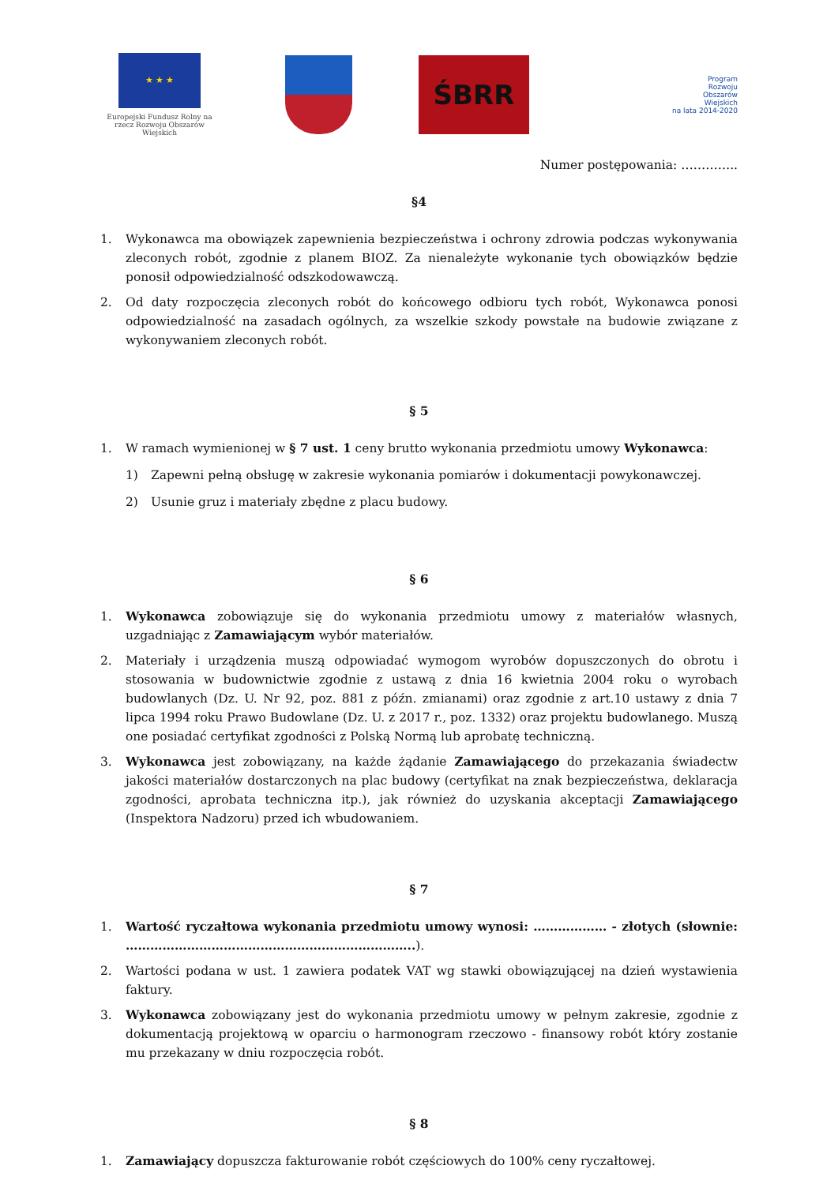★ ★ ★
Europejski Fundusz Rolny na rzecz Rozwoju Obszarów Wiejskich
ŚBRR
Program
Rozwoju
Obszarów
Wiejskich
na lata 2014-2020
Numer postępowania: …………..
§4
1. Wykonawca ma obowiązek zapewnienia bezpieczeństwa i ochrony zdrowia podczas wykonywania zleconych robót, zgodnie z planem BIOZ. Za nienależyte wykonanie tych obowiązków będzie ponosił odpowiedzialność odszkodowawczą.
2. Od daty rozpoczęcia zleconych robót do końcowego odbioru tych robót, Wykonawca ponosi odpowiedzialność na zasadach ogólnych, za wszelkie szkody powstałe na budowie związane z wykonywaniem zleconych robót.
§ 5
1. W ramach wymienionej w § 7 ust. 1 ceny brutto wykonania przedmiotu umowy Wykonawca:
1) Zapewni pełną obsługę w zakresie wykonania pomiarów i dokumentacji powykonawczej.
2) Usunie gruz i materiały zbędne z placu budowy.
§ 6
1. Wykonawca zobowiązuje się do wykonania przedmiotu umowy z materiałów własnych, uzgadniając z Zamawiającym wybór materiałów.
2. Materiały i urządzenia muszą odpowiadać wymogom wyrobów dopuszczonych do obrotu i stosowania w budownictwie zgodnie z ustawą z dnia 16 kwietnia 2004 roku o wyrobach budowlanych (Dz. U. Nr 92, poz. 881 z późn. zmianami) oraz zgodnie z art.10 ustawy z dnia 7 lipca 1994 roku Prawo Budowlane (Dz. U. z 2017 r., poz. 1332) oraz projektu budowlanego. Muszą one posiadać certyfikat zgodności z Polską Normą lub aprobatę techniczną.
3. Wykonawca jest zobowiązany, na każde żądanie Zamawiającego do przekazania świadectw jakości materiałów dostarczonych na plac budowy (certyfikat na znak bezpieczeństwa, deklaracja zgodności, aprobata techniczna itp.), jak również do uzyskania akceptacji Zamawiającego (Inspektora Nadzoru) przed ich wbudowaniem.
§ 7
1. Wartość ryczałtowa wykonania przedmiotu umowy wynosi: ……………… - złotych (słownie: ……………………………………………………………..).
2. Wartości podana w ust. 1 zawiera podatek VAT wg stawki obowiązującej na dzień wystawienia faktury.
3. Wykonawca zobowiązany jest do wykonania przedmiotu umowy w pełnym zakresie, zgodnie z dokumentacją projektową w oparciu o harmonogram rzeczowo - finansowy robót który zostanie mu przekazany w dniu rozpoczęcia robót.
§ 8
1. Zamawiający dopuszcza fakturowanie robót częściowych do 100% ceny ryczałtowej.